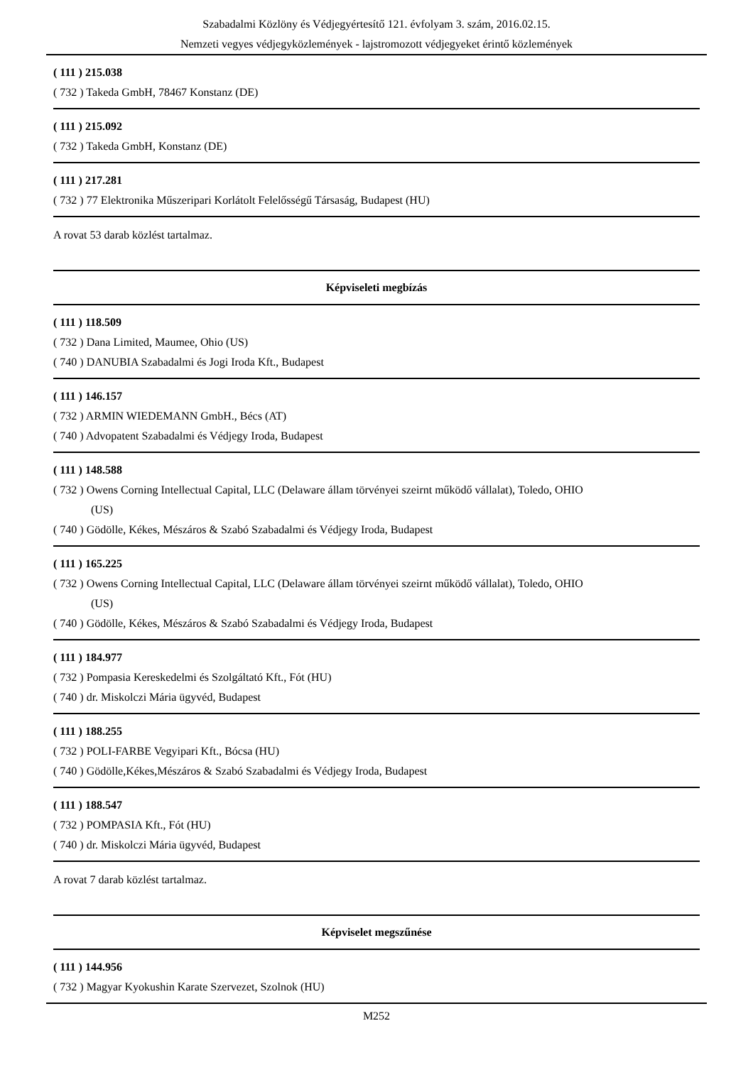Szabadalmi Közlöny és Védjegyértesítő 121. évfolyam 3. szám, 2016.02.15.
Nemzeti vegyes védjegyközlemények - lajstromozott védjegyeket érintő közlemények
( 111 ) 215.038
( 732 ) Takeda GmbH, 78467 Konstanz (DE)
( 111 ) 215.092
( 732 ) Takeda GmbH, Konstanz (DE)
( 111 ) 217.281
( 732 ) 77 Elektronika Műszeripari Korlátolt Felelősségű Társaság, Budapest (HU)
A rovat 53 darab közlést tartalmaz.
Képviseleti megbízás
( 111 ) 118.509
( 732 ) Dana Limited, Maumee, Ohio (US)
( 740 ) DANUBIA Szabadalmi és Jogi Iroda Kft., Budapest
( 111 ) 146.157
( 732 ) ARMIN WIEDEMANN GmbH., Bécs (AT)
( 740 ) Advopatent Szabadalmi és Védjegy Iroda, Budapest
( 111 ) 148.588
( 732 ) Owens Corning Intellectual Capital, LLC (Delaware állam törvényei szeirnt működő vállalat), Toledo, OHIO
(US)
( 740 ) Gödölle, Kékes, Mészáros & Szabó Szabadalmi és Védjegy Iroda, Budapest
( 111 ) 165.225
( 732 ) Owens Corning Intellectual Capital, LLC (Delaware állam törvényei szeirnt működő vállalat), Toledo, OHIO
(US)
( 740 ) Gödölle, Kékes, Mészáros & Szabó Szabadalmi és Védjegy Iroda, Budapest
( 111 ) 184.977
( 732 ) Pompasia Kereskedelmi és Szolgáltató Kft., Fót (HU)
( 740 ) dr. Miskolczi Mária ügyvéd, Budapest
( 111 ) 188.255
( 732 ) POLI-FARBE Vegyipari Kft., Bócsa (HU)
( 740 ) Gödölle,Kékes,Mészáros & Szabó Szabadalmi és Védjegy Iroda, Budapest
( 111 ) 188.547
( 732 ) POMPASIA Kft., Fót (HU)
( 740 ) dr. Miskolczi Mária ügyvéd, Budapest
A rovat 7 darab közlést tartalmaz.
Képviselet megszűnése
( 111 ) 144.956
( 732 ) Magyar Kyokushin Karate Szervezet, Szolnok (HU)
M252